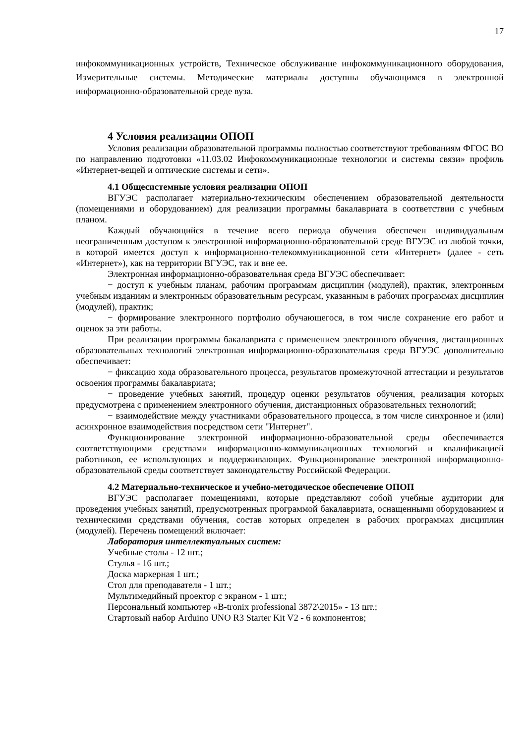17
инфокоммуникационных устройств, Техническое обслуживание инфокоммуникационного оборудования, Измерительные системы. Методические материалы доступны обучающимся в электронной информационно-образовательной среде вуза.
4 Условия реализации ОПОП
Условия реализации образовательной программы полностью соответствуют требованиям ФГОС ВО по направлению подготовки «11.03.02 Инфокоммуникационные технологии и системы связи» профиль «Интернет-вещей и оптические системы и сети».
4.1 Общесистемные условия реализации ОПОП
ВГУЭС располагает материально-техническим обеспечением образовательной деятельности (помещениями и оборудованием) для реализации программы бакалавриата в соответствии с учебным планом.
Каждый обучающийся в течение всего периода обучения обеспечен индивидуальным неограниченным доступом к электронной информационно-образовательной среде ВГУЭС из любой точки, в которой имеется доступ к информационно-телекоммуникационной сети «Интернет» (далее - сеть «Интернет»), как на территории ВГУЭС, так и вне ее.
Электронная информационно-образовательная среда ВГУЭС обеспечивает:
− доступ к учебным планам, рабочим программам дисциплин (модулей), практик, электронным учебным изданиям и электронным образовательным ресурсам, указанным в рабочих программах дисциплин (модулей), практик;
− формирование электронного портфолио обучающегося, в том числе сохранение его работ и оценок за эти работы.
При реализации программы бакалавриата с применением электронного обучения, дистанционных образовательных технологий электронная информационно-образовательная среда ВГУЭС дополнительно обеспечивает:
− фиксацию хода образовательного процесса, результатов промежуточной аттестации и результатов освоения программы бакалавриата;
− проведение учебных занятий, процедур оценки результатов обучения, реализация которых предусмотрена с применением электронного обучения, дистанционных образовательных технологий;
− взаимодействие между участниками образовательного процесса, в том числе синхронное и (или) асинхронное взаимодействия посредством сети "Интернет".
Функционирование электронной информационно-образовательной среды обеспечивается соответствующими средствами информационно-коммуникационных технологий и квалификацией работников, ее использующих и поддерживающих. Функционирование электронной информационно-образовательной среды соответствует законодательству Российской Федерации.
4.2 Материально-техническое и учебно-методическое обеспечение ОПОП
ВГУЭС располагает помещениями, которые представляют собой учебные аудитории для проведения учебных занятий, предусмотренных программой бакалавриата, оснащенными оборудованием и техническими средствами обучения, состав которых определен в рабочих программах дисциплин (модулей). Перечень помещений включает:
Лаборатория интеллектуальных систем:
Учебные столы - 12 шт.;
Стулья - 16 шт.;
Доска маркерная 1 шт.;
Стол для преподавателя - 1 шт.;
Мультимедийный проектор с экраном - 1 шт.;
Персональный компьютер «B-tronix professional 3872\2015» - 13 шт.;
Стартовый набор Arduino UNO R3 Starter Kit V2 - 6 компонентов;